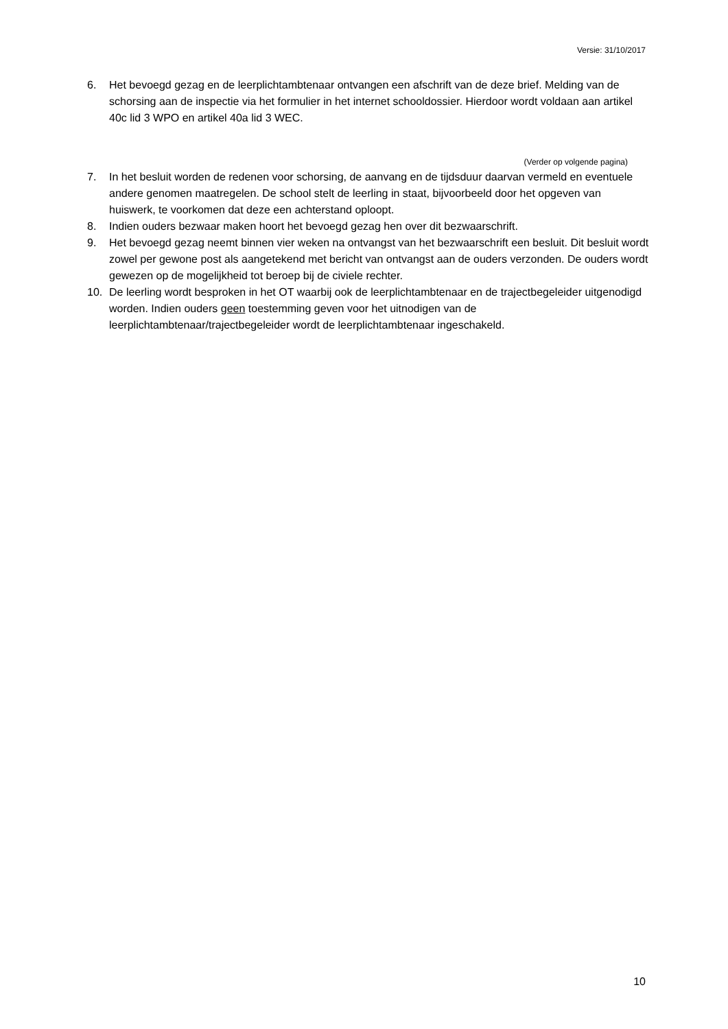Versie: 31/10/2017
6. Het bevoegd gezag en de leerplichtambtenaar ontvangen een afschrift van de deze brief. Melding van de schorsing aan de inspectie via het formulier in het internet schooldossier. Hierdoor wordt voldaan aan artikel 40c lid 3 WPO en artikel 40a lid 3 WEC.
(Verder op volgende pagina)
7. In het besluit worden de redenen voor schorsing, de aanvang en de tijdsduur daarvan vermeld en eventuele andere genomen maatregelen. De school stelt de leerling in staat, bijvoorbeeld door het opgeven van huiswerk, te voorkomen dat deze een achterstand oploopt.
8. Indien ouders bezwaar maken hoort het bevoegd gezag hen over dit bezwaarschrift.
9. Het bevoegd gezag neemt binnen vier weken na ontvangst van het bezwaarschrift een besluit. Dit besluit wordt zowel per gewone post als aangetekend met bericht van ontvangst aan de ouders verzonden. De ouders wordt gewezen op de mogelijkheid tot beroep bij de civiele rechter.
10. De leerling wordt besproken in het OT waarbij ook de leerplichtambtenaar en de trajectbegeleider uitgenodigd worden. Indien ouders geen toestemming geven voor het uitnodigen van de leerplichtambtenaar/trajectbegeleider wordt de leerplichtambtenaar ingeschakeld.
10